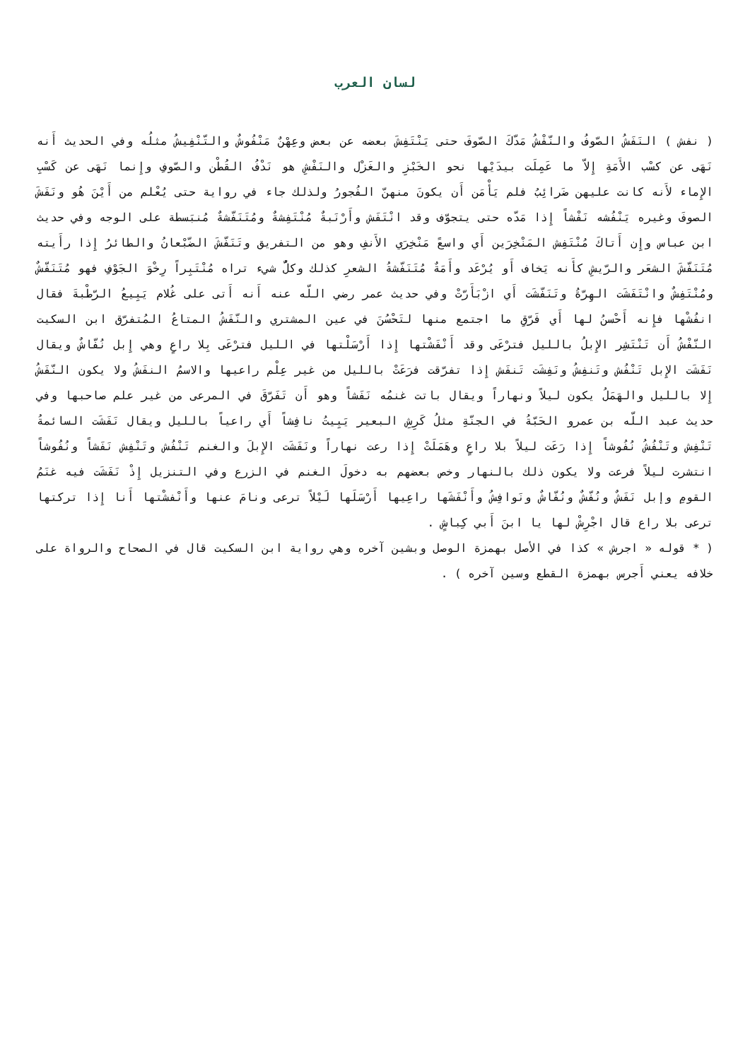لسان العرب
( نفش ) النَفَشُ الصّوفُ والنّفْشُ مَدّكَ الصّوفَ حتى يَنْتَفِشَ بعضه عن بعض وعِهْنٌ مَنْفُوشٌ والتّنْفِيشُ مثلُه وفي الحديث أَنه نَهَى عن كسْب الأَمَةِ إِلاّ ما عَمِلَت بيدَيْها نحو الخَبْزِ والغَزْل والنَفْشِ هو نَدْفُ القُطْن والصّوفِ وإِنما نَهَى عن كَسْبِ الإِماء لأَنه كانت عليهن ضَرائِبُ فلم يَأْمَن أَن يكونَ منهنّ الفُجورُ ولذلك جاء في رواية حتى يُعْلم من أَيْنَ هُو ونَفَشَ الصوفَ وغيره يَنْفُشه نَفْشاً إِذا مَدّه حتى يتجوّف وقد انْتَفَش وأَرْنَبةٌ مُنْتَفِشةٌ ومُتَنَفّشةٌ مُنبَسطة على الوجه وفي حديث ابن عباس وإِن أَتاكَ مُنْتَفِش المَنْخِرَين أَي واسعً مَنْخِرَي الأَنفِ وهو من التفريق وتَنَفّشَ الضّبْعانُ والطائرُ إِذا رأَيته مُتَنَفّشَ الشعَر والرّيشِ كأَنه يَخاف أَو يُرْعَد وأَمَةٌ مُتَنَفّشةُ الشعرِ كذلك وكلُّ شيء تراه مُنْتَبِراً رِخْوَ الجَوْفِ فهو مُتَنَفّشٌ ومُنْتَفِشٌ وانْتَفَشَت الهِرّةُ وتَنَفّشَت أَي ازْبَأَرّتْ وفي حديث عمر رضي اللّه عنه أَنه أَتى على غُلام يَبِيعُ الرّطْبةَ فقال انفُشْها فإِنه أَحْسنُ لها أَي فَرّقِ ما اجتمع منها لتَحْسُنَ في عين المشتري والنّفَشُ المتاعُ المُتفرّق ابن السكيت النّفْشُ أَن تَنْتَشِر الإِبلُ بالليل فترْعَى وقد أَنْفَشْتها إِذا أَرْسَلْتها في الليل فترْعَى بِلا راعٍ وهي إِبل نُفّاشٌ ويقال نَفَشَت الإِبل تَنْفُش وتَنفِشُ ونَفِشَت تَنفَش إِذا تفرّقت فرَعَتْ بالليل من غير عِلْم راعيها والاسمُ النفَشُ ولا يكون النّفَشُ إِلا بالليل والهَمَلُ يكون ليلاً ونهاراً ويقال باتت غنمُه نَفَشاً وهو أَن تَفَرّقَ في المرعى من غير علم صاحبها وفي حديث عبد اللّه بن عمرو الحَبّةُ في الجنّةِ مثلُ كَرِشِ البعير يَبِيتُ نافِشاً أَي راعياً بالليل ويقال نَفَشَت السائمةُ تَنْفِش وتَنْفُشُ نُفُوشاً إِذا رَعَت ليلاً بلا راعٍ وهَمَلَتْ إِذا رعت نهاراً ونَفَشَت الإِبلَ والغنم تَنْفُش وتَنْفِش نَفَشاً ونُفُوشاً انتشرت ليلاً فرعت ولا يكون ذلك بالنهار وخص بعضهم به دخولَ الغنم في الزرع وفي التنزيل إِذْ نَفَشَت فيه غنَمُ القومِ وإبل نَفَشٌ ونُفّشٌ ونُفّاشٌ ونَوافِشُ وأَنْفَشَها راعِيها أَرْسَلَها لَيْلاً ترعى ونامَ عنها وأَنْفشْتها أَنا إِذا تركتها ترعى بلا راع قال اجْرِشْ لها يا ابنَ أَبي كِباشٍ .
( * قوله « اجرش » كذا في الأصل بهمزة الوصل وبشين آخره وهي رواية ابن السكيت قال في الصحاح والرواة على خلافه يعني أَجرس بهمزة القطع وسين آخره ) .